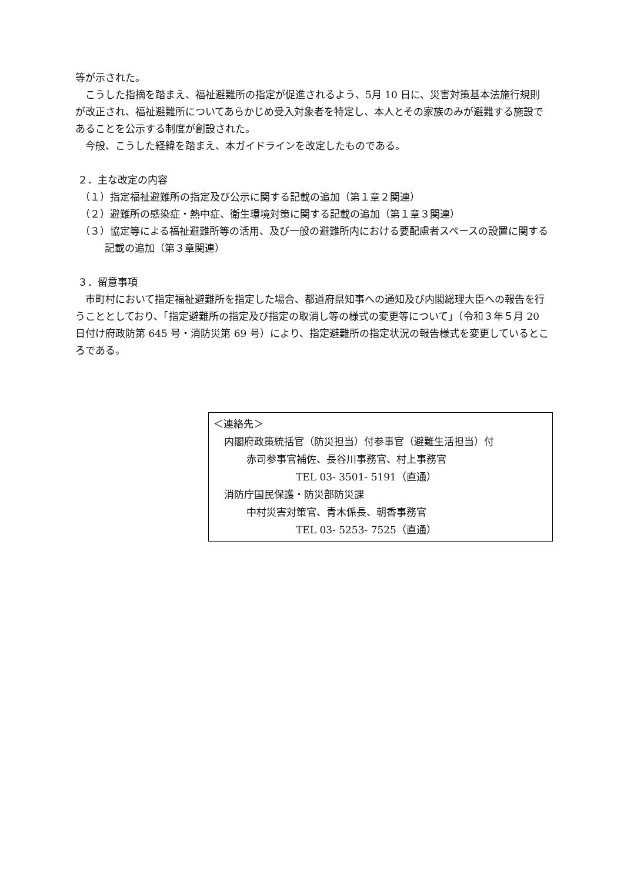等が示された。
こうした指摘を踏まえ、福祉避難所の指定が促進されるよう、5月 10 日に、災害対策基本法施行規則が改正され、福祉避難所についてあらかじめ受入対象者を特定し、本人とその家族のみが避難する施設であることを公示する制度が創設された。
今般、こうした経緯を踏まえ、本ガイドラインを改定したものである。
２．主な改定の内容
（１）指定福祉避難所の指定及び公示に関する記載の追加（第１章２関連）
（２）避難所の感染症・熱中症、衛生環境対策に関する記載の追加（第１章３関連）
（３）協定等による福祉避難所等の活用、及び一般の避難所内における要配慮者スペースの設置に関する記載の追加（第３章関連）
３．留意事項
市町村において指定福祉避難所を指定した場合、都道府県知事への通知及び内閣総理大臣への報告を行うこととしており、「指定避難所の指定及び指定の取消し等の様式の変更等について」（令和３年５月 20 日付け府政防第 645 号・消防災第 69 号）により、指定避難所の指定状況の報告様式を変更しているところである。
＜連絡先＞
内閣府政策統括官（防災担当）付参事官（避難生活担当）付
赤司参事官補佐、長谷川事務官、村上事務官
TEL 03- 3501- 5191（直通）
消防庁国民保護・防災部防災課
中村災害対策官、青木係長、朝香事務官
TEL 03- 5253- 7525（直通）